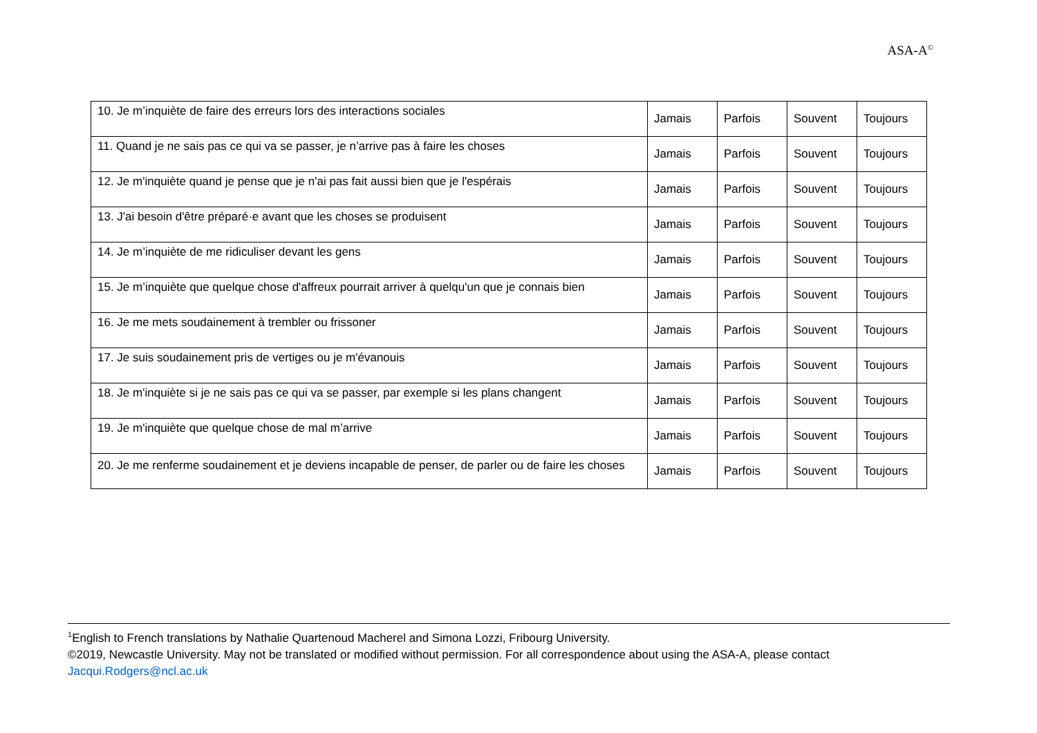ASA-A<sup>©</sup>
| 10. Je m’inquiète de faire des erreurs lors des interactions sociales | Jamais | Parfois | Souvent | Toujours |
| 11. Quand je ne sais pas ce qui va se passer, je n’arrive pas à faire les choses | Jamais | Parfois | Souvent | Toujours |
| 12. Je m'inquiète quand je pense que je n'ai pas fait aussi bien que je l'espérais | Jamais | Parfois | Souvent | Toujours |
| 13. J'ai besoin d'être préparé·e avant que les choses se produisent | Jamais | Parfois | Souvent | Toujours |
| 14. Je m’inquiète de me ridiculiser devant les gens | Jamais | Parfois | Souvent | Toujours |
| 15. Je m’inquiète que quelque chose d'affreux pourrait arriver à quelqu'un que je connais bien | Jamais | Parfois | Souvent | Toujours |
| 16. Je me mets soudainement à trembler ou frissoner | Jamais | Parfois | Souvent | Toujours |
| 17. Je suis soudainement pris de vertiges ou je m'évanouis | Jamais | Parfois | Souvent | Toujours |
| 18. Je m'inquiète si je ne sais pas ce qui va se passer, par exemple si les plans changent | Jamais | Parfois | Souvent | Toujours |
| 19. Je m'inquiète que quelque chose de mal m’arrive | Jamais | Parfois | Souvent | Toujours |
| 20. Je me renferme soudainement et je deviens incapable de penser, de parler ou de faire les choses | Jamais | Parfois | Souvent | Toujours |
<sup>1</sup> English to French translations by Nathalie Quartenoud Macherel and Simona Lozzi, Fribourg University.
©2019, Newcastle University. May not be translated or modified without permission. For all correspondence about using the ASA-A, please contact Jacqui.Rodgers@ncl.ac.uk